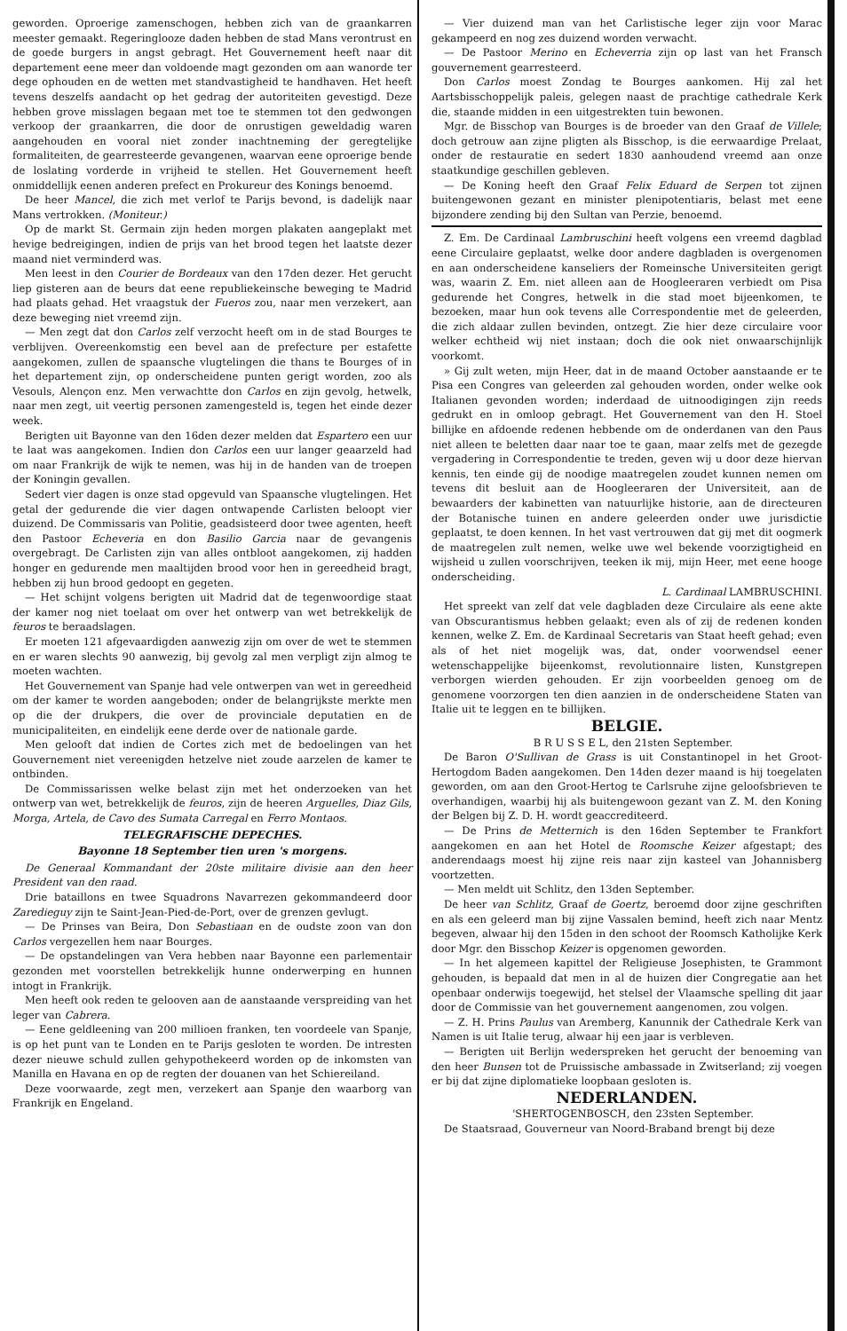geworden. Oproerige zamenschogen, hebben zich van de graankarren meester gemaakt. Regeringlooze daden hebben de stad Mans verontrust en de goede burgers in angst gebragt. Het Gouvernement heeft naar dit departement eene meer dan voldoende magt gezonden om aan wanorde ter dege ophouden en de wetten met standvastigheid te handhaven. Het heeft tevens deszelfs aandacht op het gedrag der autoriteiten gevestigd. Deze hebben grove misslagen begaan met toe te stemmen tot den gedwongen verkoop der graankarren, die door de onrustigen geweldadig waren aangehouden en vooral niet zonder inachtneming der geregtelijke formaliteiten, de gearresteerde gevangenen, waarvan eene oproerige bende de loslating vorderde in vrijheid te stellen. Het Gouvernement heeft onmiddellijk eenen anderen prefect en Prokureur des Konings benoemd.
De heer Mancel, die zich met verlof te Parijs bevond, is dadelijk naar Mans vertrokken. (Moniteur.)
Op de markt St. Germain zijn heden morgen plakaten aangeplakt met hevige bedreigingen, indien de prijs van het brood tegen het laatste dezer maand niet verminderd was.
Men leest in den Courier de Bordeaux van den 17den dezer. Het gerucht liep gisteren aan de beurs dat eene republiekeinsche beweging te Madrid had plaats gehad. Het vraagstuk der Fueros zou, naar men verzekert, aan deze beweging niet vreemd zijn.
— Men zegt dat don Carlos zelf verzocht heeft om in de stad Bourges te verblijven. Overeenkomstig een bevel aan de prefecture per estafette aangekomen, zullen de spaansche vlugtelingen die thans te Bourges of in het departement zijn, op onderscheidene punten gerigt worden, zoo als Vesouls, Alençon enz. Men verwachtte don Carlos en zijn gevolg, hetwelk, naar men zegt, uit veertig personen zamengesteld is, tegen het einde dezer week.
Berigten uit Bayonne van den 16den dezer melden dat Espartero een uur te laat was aangekomen. Indien don Carlos een uur langer geaarzeld had om naar Frankrijk de wijk te nemen, was hij in de handen van de troepen der Koningin gevallen.
Sedert vier dagen is onze stad opgevuld van Spaansche vlugtelingen. Het getal der gedurende die vier dagen ontwapende Carlisten beloopt vier duizend. De Commissaris van Politie, geadsisteerd door twee agenten, heeft den Pastoor Echeveria en don Basilio Garcia naar de gevangenis overgebragt. De Carlisten zijn van alles ontbloot aangekomen, zij hadden honger en gedurende men maaltijden brood voor hen in gereedheid bragt, hebben zij hun brood gedoopt en gegeten.
— Het schijnt volgens berigten uit Madrid dat de tegenwoordige staat der kamer nog niet toelaat om over het ontwerp van wet betrekkelijk de feuros te beraadslagen.
Er moeten 121 afgevaardigden aanwezig zijn om over de wet te stemmen en er waren slechts 90 aanwezig, bij gevolg zal men verpligt zijn almog te moeten wachten.
Het Gouvernement van Spanje had vele ontwerpen van wet in gereedheid om der kamer te worden aangeboden; onder de belangrijkste merkte men op die der drukpers, die over de provinciale deputatien en de municipaliteiten, en eindelijk eene derde over de nationale garde.
Men gelooft dat indien de Cortes zich met de bedoelingen van het Gouvernement niet vereenigden hetzelve niet zoude aarzelen de kamer te ontbinden.
De Commissarissen welke belast zijn met het onderzoeken van het ontwerp van wet, betrekkelijk de feuros, zijn de heeren Arguelles, Diaz Gils, Morga, Artela, de Cavo des Sumata Carregal en Ferro Montaos.
TELEGRAFISCHE DEPECHES.
Bayonne 18 September tien uren 's morgens.
De Generaal Kommandant der 20ste militaire divisie aan den heer President van den raad.
Drie bataillons en twee Squadrons Navarrezen gekommandeerd door Zaredieguy zijn te Saint-Jean-Pied-de-Port, over de grenzen gevlugt.
— De Prinses van Beira, Don Sebastiaan en de oudste zoon van don Carlos vergezellen hem naar Bourges.
— De opstandelingen van Vera hebben naar Bayonne een parlementair gezonden met voorstellen betrekkelijk hunne onderwerping en hunnen intogt in Frankrijk.
Men heeft ook reden te gelooven aan de aanstaande verspreiding van het leger van Cabrera.
— Eene geldleening van 200 millioen franken, ten voordeele van Spanje, is op het punt van te Londen en te Parijs gesloten te worden. De intresten dezer nieuwe schuld zullen gehypothekeerd worden op de inkomsten van Manilla en Havana en op de regten der douanen van het Schiereiland.
Deze voorwaarde, zegt men, verzekert aan Spanje den waarborg van Frankrijk en Engeland.
— Vier duizend man van het Carlistische leger zijn voor Marac gekampeerd en nog zes duizend worden verwacht.
— De Pastoor Merino en Echeverria zijn op last van het Fransch gouvernement gearresteerd.
Don Carlos moest Zondag te Bourges aankomen. Hij zal het Aartsbisschoppelijk paleis, gelegen naast de prachtige cathedrale Kerk die, staande midden in een uitgestrekten tuin bewonen.
Mgr. de Bisschop van Bourges is de broeder van den Graaf de Villele; doch getrouw aan zijne pligten als Bisschop, is die eerwaardige Prelaat, onder de restauratie en sedert 1830 aanhoudend vreemd aan onze staatkundige geschillen gebleven.
— De Koning heeft den Graaf Felix Eduard de Serpen tot zijnen buitengewonen gezant en minister plenipotentiaris, belast met eene bijzondere zending bij den Sultan van Perzie, benoemd.
Z. Em. De Cardinaal Lambruschini heeft volgens een vreemd dagblad eene Circulaire geplaatst, welke door andere dagbladen is overgenomen en aan onderscheidene kanseliers der Romeinsche Universiteiten gerigt was, waarin Z. Em. niet alleen aan de Hoogleeraren verbiedt om Pisa gedurende het Congres, hetwelk in die stad moet bijeenkomen, te bezoeken, maar hun ook tevens alle Correspondentie met de geleerden, die zich aldaar zullen bevinden, ontzegt. Zie hier deze circulaire voor welker echtheid wij niet instaan; doch die ook niet onwaarschijnlijk voorkomt.
» Gij zult weten, mijn Heer, dat in de maand October aanstaande er te Pisa een Congres van geleerden zal gehouden worden, onder welke ook Italianen gevonden worden; inderdaad de uitnoodigingen zijn reeds gedrukt en in omloop gebragt. Het Gouvernement van den H. Stoel billijke en afdoende redenen hebbende om de onderdanen van den Paus niet alleen te beletten daar naar toe te gaan, maar zelfs met de gezegde vergadering in Correspondentie te treden, geven wij u door deze hiervan kennis, ten einde gij de noodige maatregelen zoudet kunnen nemen om tevens dit besluit aan de Hoogleeraren der Universiteit, aan de bewaarders der kabinetten van natuurlijke historie, aan de directeuren der Botanische tuinen en andere geleerden onder uwe jurisdictie geplaatst, te doen kennen. In het vast vertrouwen dat gij met dit oogmerk de maatregelen zult nemen, welke uwe wel bekende voorzigtigheid en wijsheid u zullen voorschrijven, teeken ik mij, mijn Heer, met eene hooge onderscheiding.
L. Cardinaal LAMBRUSCHINI.
Het spreekt van zelf dat vele dagbladen deze Circulaire als eene akte van Obscurantismus hebben gelaakt; even als of zij de redenen konden kennen, welke Z. Em. de Kardinaal Secretaris van Staat heeft gehad; even als of het niet mogelijk was, dat, onder voorwendsel eener wetenschappelijke bijeenkomst, revolutionnaire listen, Kunstgrepen verborgen wierden gehouden. Er zijn voorbeelden genoeg om de genomene voorzorgen ten dien aanzien in de onderscheidene Staten van Italie uit te leggen en te billijken.
BELGIE.
B R U S S E L, den 21sten September.
De Baron O'Sullivan de Grass is uit Constantinopel in het Groot-Hertogdom Baden aangekomen. Den 14den dezer maand is hij toegelaten geworden, om aan den Groot-Hertog te Carlsruhe zijne geloofsbrieven te overhandigen, waarbij hij als buitengewoon gezant van Z. M. den Koning der Belgen bij Z. D. H. wordt geaccrediteerd.
— De Prins de Metternich is den 16den September te Frankfort aangekomen en aan het Hotel de Roomsche Keizer afgestapt; des anderendaags moest hij zijne reis naar zijn kasteel van Johannisberg voortzetten.
— Men meldt uit Schlitz, den 13den September.
De heer van Schlitz, Graaf de Goertz, beroemd door zijne geschriften en als een geleerd man bij zijne Vassalen bemind, heeft zich naar Mentz begeven, alwaar hij den 15den in den schoot der Roomsch Katholijke Kerk door Mgr. den Bisschop Keizer is opgenomen geworden.
— In het algemeen kapittel der Religieuse Josephisten, te Grammont gehouden, is bepaald dat men in al de huizen dier Congregatie aan het openbaar onderwijs toegewijd, het stelsel der Vlaamsche spelling dit jaar door de Commissie van het gouvernement aangenomen, zou volgen.
— Z. H. Prins Paulus van Aremberg, Kanunnik der Cathedrale Kerk van Namen is uit Italie terug, alwaar hij een jaar is verbleven.
— Berigten uit Berlijn wederspreken het gerucht der benoeming van den heer Bunsen tot de Pruissische ambassade in Zwitserland; zij voegen er bij dat zijne diplomatieke loopbaan gesloten is.
NEDERLANDEN.
'SHERTOGENBOSCH, den 23sten September.
De Staatsraad, Gouverneur van Noord-Braband brengt bij deze